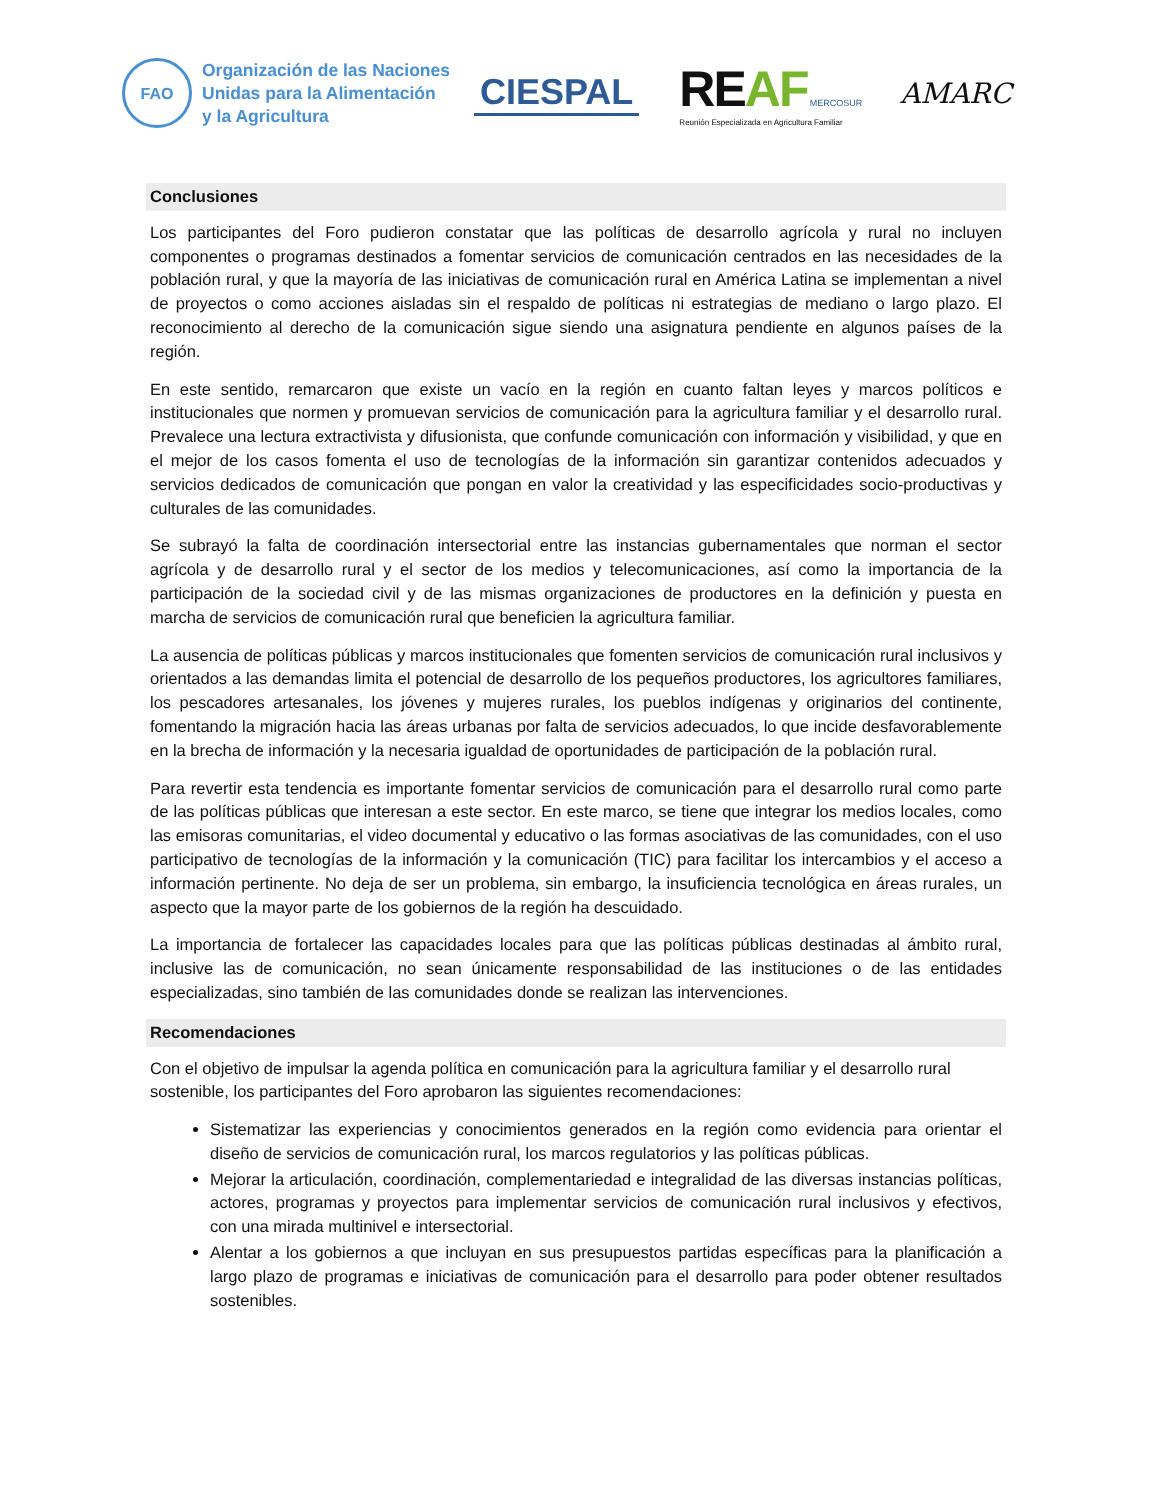FAO
Organización de las Naciones
Unidas para la Alimentación
y la Agricultura
CIESPAL
REAF MERCOSUR
Reunión Especializada en Agricultura Familiar
AMARC
Conclusiones
Los participantes del Foro pudieron constatar que las políticas de desarrollo agrícola y rural no incluyen componentes o programas destinados a fomentar servicios de comunicación centrados en las necesidades de la población rural, y que la mayoría de las iniciativas de comunicación rural en América Latina se implementan a nivel de proyectos o como acciones aisladas sin el respaldo de políticas ni estrategias de mediano o largo plazo. El reconocimiento al derecho de la comunicación sigue siendo una asignatura pendiente en algunos países de la región.
En este sentido, remarcaron que existe un vacío en la región en cuanto faltan leyes y marcos políticos e institucionales que normen y promuevan servicios de comunicación para la agricultura familiar y el desarrollo rural. Prevalece una lectura extractivista y difusionista, que confunde comunicación con información y visibilidad, y que en el mejor de los casos fomenta el uso de tecnologías de la información sin garantizar contenidos adecuados y servicios dedicados de comunicación que pongan en valor la creatividad y las especificidades socio-productivas y culturales de las comunidades.
Se subrayó la falta de coordinación intersectorial entre las instancias gubernamentales que norman el sector agrícola y de desarrollo rural y el sector de los medios y telecomunicaciones, así como la importancia de la participación de la sociedad civil y de las mismas organizaciones de productores en la definición y puesta en marcha de servicios de comunicación rural que beneficien la agricultura familiar.
La ausencia de políticas públicas y marcos institucionales que fomenten servicios de comunicación rural inclusivos y orientados a las demandas limita el potencial de desarrollo de los pequeños productores, los agricultores familiares, los pescadores artesanales, los jóvenes y mujeres rurales, los pueblos indígenas y originarios del continente, fomentando la migración hacia las áreas urbanas por falta de servicios adecuados, lo que incide desfavorablemente en la brecha de información y la necesaria igualdad de oportunidades de participación de la población rural.
Para revertir esta tendencia es importante fomentar servicios de comunicación para el desarrollo rural como parte de las políticas públicas que interesan a este sector. En este marco, se tiene que integrar los medios locales, como las emisoras comunitarias, el video documental y educativo o las formas asociativas de las comunidades, con el uso participativo de tecnologías de la información y la comunicación (TIC) para facilitar los intercambios y el acceso a información pertinente. No deja de ser un problema, sin embargo, la insuficiencia tecnológica en áreas rurales, un aspecto que la mayor parte de los gobiernos de la región ha descuidado.
La importancia de fortalecer las capacidades locales para que las políticas públicas destinadas al ámbito rural, inclusive las de comunicación, no sean únicamente responsabilidad de las instituciones o de las entidades especializadas, sino también de las comunidades donde se realizan las intervenciones.
Recomendaciones
Con el objetivo de impulsar la agenda política en comunicación para la agricultura familiar y el desarrollo rural sostenible, los participantes del Foro aprobaron las siguientes recomendaciones:
Sistematizar las experiencias y conocimientos generados en la región como evidencia para orientar el diseño de servicios de comunicación rural, los marcos regulatorios y las políticas públicas.
Mejorar la articulación, coordinación, complementariedad e integralidad de las diversas instancias políticas, actores, programas y proyectos para implementar servicios de comunicación rural inclusivos y efectivos, con una mirada multinivel e intersectorial.
Alentar a los gobiernos a que incluyan en sus presupuestos partidas específicas para la planificación a largo plazo de programas e iniciativas de comunicación para el desarrollo para poder obtener resultados sostenibles.